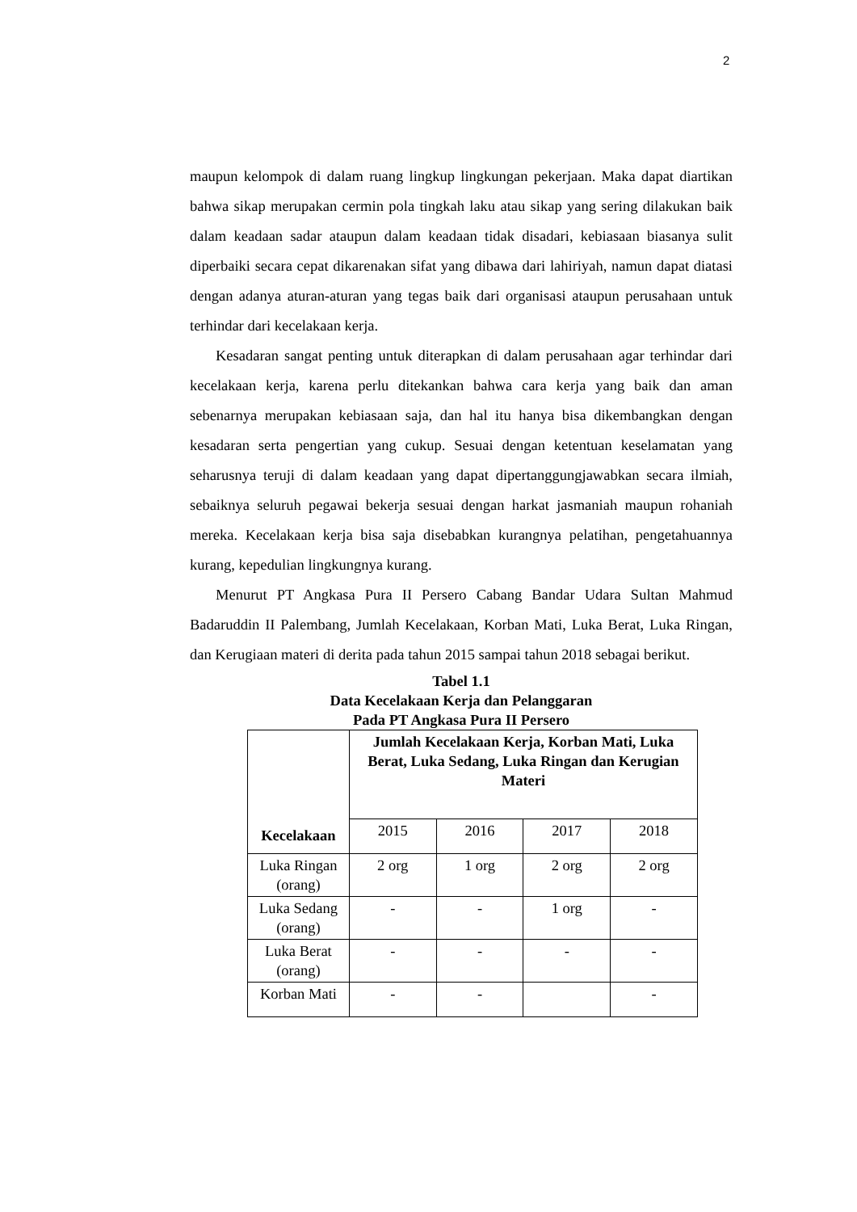2
maupun kelompok di dalam ruang lingkup lingkungan pekerjaan. Maka dapat diartikan bahwa sikap merupakan cermin pola tingkah laku atau sikap yang sering dilakukan baik dalam keadaan sadar ataupun dalam keadaan tidak disadari, kebiasaan biasanya sulit diperbaiki secara cepat dikarenakan sifat yang dibawa dari lahiriyah, namun dapat diatasi dengan adanya aturan-aturan yang tegas baik dari organisasi ataupun perusahaan untuk terhindar dari kecelakaan kerja.
Kesadaran sangat penting untuk diterapkan di dalam perusahaan agar terhindar dari kecelakaan kerja, karena perlu ditekankan bahwa cara kerja yang baik dan aman sebenarnya merupakan kebiasaan saja, dan hal itu hanya bisa dikembangkan dengan kesadaran serta pengertian yang cukup. Sesuai dengan ketentuan keselamatan yang seharusnya teruji di dalam keadaan yang dapat dipertanggungjawabkan secara ilmiah, sebaiknya seluruh pegawai bekerja sesuai dengan harkat jasmaniah maupun rohaniah mereka. Kecelakaan kerja bisa saja disebabkan kurangnya pelatihan, pengetahuannya kurang, kepedulian lingkungnya kurang.
Menurut PT Angkasa Pura II Persero Cabang Bandar Udara Sultan Mahmud Badaruddin II Palembang, Jumlah Kecelakaan, Korban Mati, Luka Berat, Luka Ringan, dan Kerugiaan materi di derita pada tahun 2015 sampai tahun 2018 sebagai berikut.
Tabel 1.1
Data Kecelakaan Kerja dan Pelanggaran
Pada PT Angkasa Pura II Persero
| Kecelakaan | Jumlah Kecelakaan Kerja, Korban Mati, Luka Berat, Luka Sedang, Luka Ringan dan Kerugian Materi | | | |
| --- | --- | --- | --- | --- |
| | 2015 | 2016 | 2017 | 2018 |
| Luka Ringan (orang) | 2 org | 1 org | 2 org | 2 org |
| Luka Sedang (orang) | - | - | 1 org | - |
| Luka Berat (orang) | - | - | - | - |
| Korban Mati | - | - | | - |